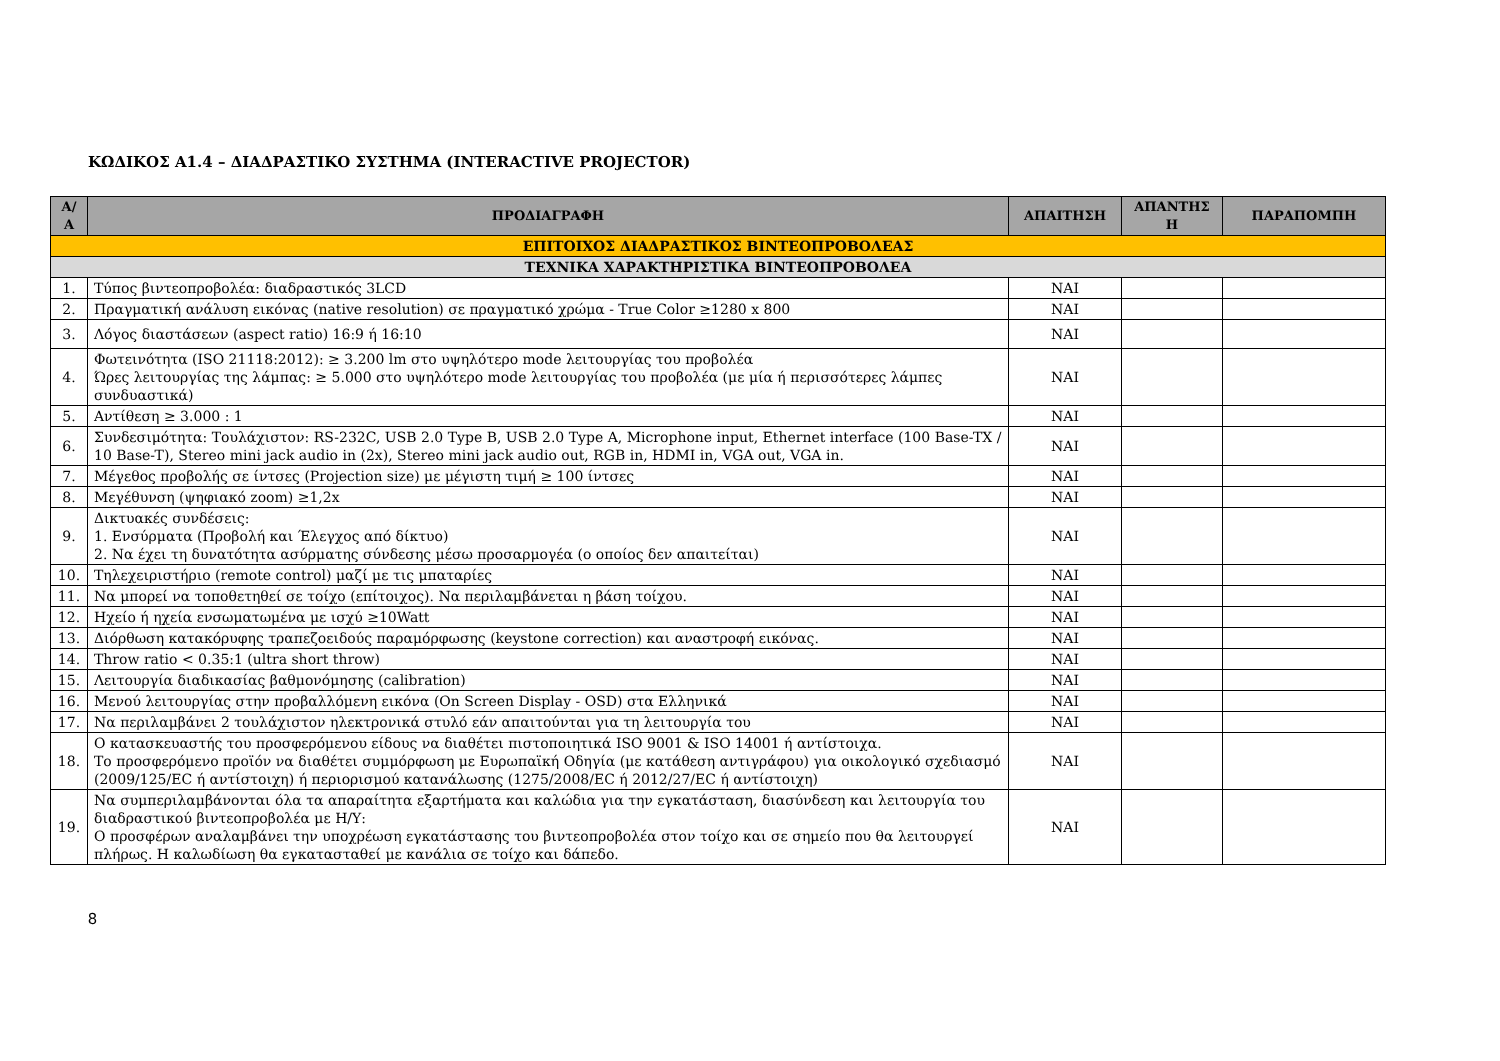ΚΩΔΙΚΟΣ Α1.4 – ΔΙΑΔΡΑΣΤΙΚΟ ΣΥΣΤΗΜΑ (INTERACTIVE PROJECTOR)
| Α/Α | ΠΡΟΔΙΑΓΡΑΦΗ | ΑΠΑΙΤΗΣΗ | ΑΠΑΝΤΗΣ Η | ΠΑΡΑΠΟΜΠΗ |
| --- | --- | --- | --- | --- |
| ΕΠΙΤΟΙΧΟΣ ΔΙΑΔΡΑΣΤΙΚΟΣ ΒΙΝΤΕΟΠΡΟΒΟΛΕΑΣ | | | | |
| ΤΕΧΝΙΚΑ ΧΑΡΑΚΤΗΡΙΣΤΙΚΑ ΒΙΝΤΕΟΠΡΟΒΟΛΕΑ | | | | |
| 1. | Τύπος βιντεοπροβολέα: διαδραστικός 3LCD | ΝΑΙ | | |
| 2. | Πραγματική ανάλυση εικόνας (native resolution) σε πραγματικό χρώμα - True Color ≥1280 x 800 | ΝΑΙ | | |
| 3. | Λόγος διαστάσεων (aspect ratio) 16:9 ή 16:10 | ΝΑΙ | | |
| 4. | Φωτεινότητα (ISO 21118:2012): ≥ 3.200 lm στο υψηλότερο mode λειτουργίας του προβολέα Ώρες λειτουργίας της λάμπας: ≥ 5.000 στο υψηλότερο mode λειτουργίας του προβολέα (με μία ή περισσότερες λάμπες συνδυαστικά) | ΝΑΙ | | |
| 5. | Αντίθεση ≥ 3.000 : 1 | ΝΑΙ | | |
| 6. | Συνδεσιμότητα: Τουλάχιστον: RS-232C, USB 2.0 Type B, USB 2.0 Type A, Microphone input, Ethernet interface (100 Base-TX / 10 Base-T), Stereo mini jack audio in (2x), Stereo mini jack audio out, RGB in, HDMI in, VGA out, VGA in. | ΝΑΙ | | |
| 7. | Μέγεθος προβολής σε ίντσες (Projection size) με μέγιστη τιμή ≥ 100 ίντσες | ΝΑΙ | | |
| 8. | Μεγέθυνση (ψηφιακό zoom) ≥1,2x | ΝΑΙ | | |
| 9. | Δικτυακές συνδέσεις: 1. Ενσύρματα (Προβολή και Έλεγχος από δίκτυο) 2. Να έχει τη δυνατότητα ασύρματης σύνδεσης μέσω προσαρμογέα (ο οποίος δεν απαιτείται) | ΝΑΙ | | |
| 10. | Τηλεχειριστήριο (remote control) μαζί με τις μπαταρίες | ΝΑΙ | | |
| 11. | Να μπορεί να τοποθετηθεί σε τοίχο (επίτοιχος). Να περιλαμβάνεται η βάση τοίχου. | ΝΑΙ | | |
| 12. | Ηχείο ή ηχεία ενσωματωμένα με ισχύ ≥10Watt | ΝΑΙ | | |
| 13. | Διόρθωση κατακόρυφης τραπεζοειδούς παραμόρφωσης (keystone correction) και αναστροφή εικόνας. | ΝΑΙ | | |
| 14. | Throw ratio < 0.35:1 (ultra short throw) | ΝΑΙ | | |
| 15. | Λειτουργία διαδικασίας βαθμονόμησης (calibration) | ΝΑΙ | | |
| 16. | Μενού λειτουργίας στην προβαλλόμενη εικόνα (On Screen Display - OSD) στα Ελληνικά | ΝΑΙ | | |
| 17. | Να περιλαμβάνει 2 τουλάχιστον ηλεκτρονικά στυλό εάν απαιτούνται για τη λειτουργία του | ΝΑΙ | | |
| 18. | Ο κατασκευαστής του προσφερόμενου είδους να διαθέτει πιστοποιητικά ISO 9001 & ISO 14001 ή αντίστοιχα. Το προσφερόμενο προϊόν να διαθέτει συμμόρφωση με Ευρωπαϊκή Οδηγία (με κατάθεση αντιγράφου) για οικολογικό σχεδιασμό (2009/125/EC ή αντίστοιχη) ή περιορισμού κατανάλωσης (1275/2008/EC ή 2012/27/EC ή αντίστοιχη) | ΝΑΙ | | |
| 19. | Να συμπεριλαμβάνονται όλα τα απαραίτητα εξαρτήματα και καλώδια για την εγκατάσταση, διασύνδεση και λειτουργία του διαδραστικού βιντεοπροβολέα με Η/Υ: Ο προσφέρων αναλαμβάνει την υποχρέωση εγκατάστασης του βιντεοπροβολέα στον τοίχο και σε σημείο που θα λειτουργεί πλήρως. Η καλωδίωση θα εγκατασταθεί με κανάλια σε τοίχο και δάπεδο. | ΝΑΙ | | |
8